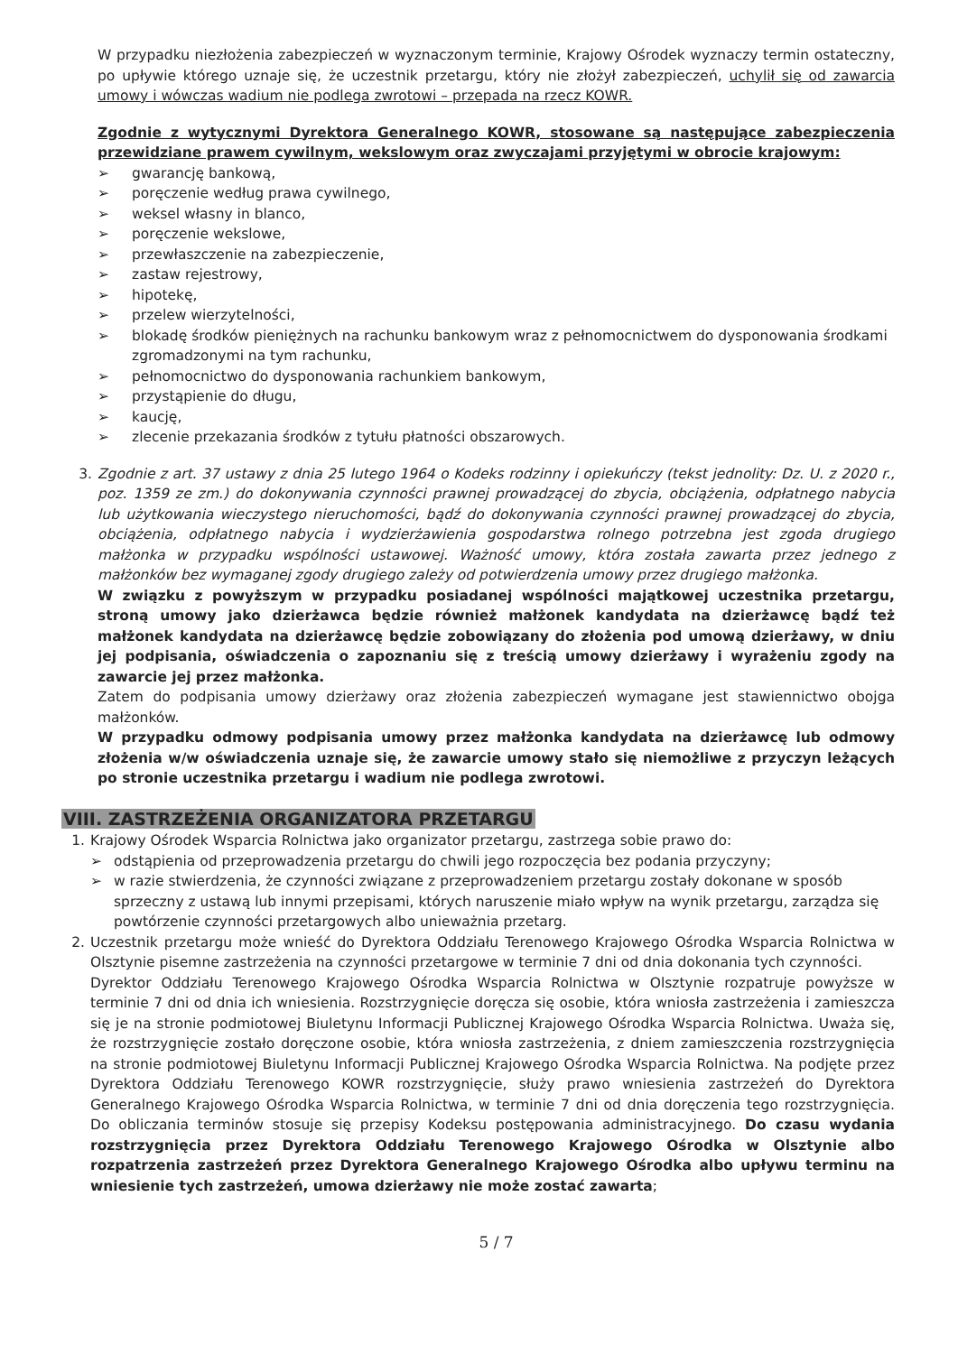W przypadku niezłożenia zabezpieczeń w wyznaczonym terminie, Krajowy Ośrodek wyznaczy termin ostateczny, po upływie którego uznaje się, że uczestnik przetargu, który nie złożył zabezpieczeń, uchylił się od zawarcia umowy i wówczas wadium nie podlega zwrotowi – przepada na rzecz KOWR.
Zgodnie z wytycznymi Dyrektora Generalnego KOWR, stosowane są następujące zabezpieczenia przewidziane prawem cywilnym, wekslowym oraz zwyczajami przyjętymi w obrocie krajowym:
➢ gwarancję bankową,
➢ poręczenie według prawa cywilnego,
➢ weksel własny in blanco,
➢ poręczenie wekslowe,
➢ przewłaszczenie na zabezpieczenie,
➢ zastaw rejestrowy,
➢ hipotekę,
➢ przelew wierzytelności,
➢ blokadę środków pieniężnych na rachunku bankowym wraz z pełnomocnictwem do dysponowania środkami zgromadzonymi na tym rachunku,
➢ pełnomocnictwo do dysponowania rachunkiem bankowym,
➢ przystąpienie do długu,
➢ kaucję,
➢ zlecenie przekazania środków z tytułu płatności obszarowych.
3. Zgodnie z art. 37 ustawy z dnia 25 lutego 1964 o Kodeks rodzinny i opiekuńczy (tekst jednolity: Dz. U. z 2020 r., poz. 1359 ze zm.) do dokonywania czynności prawnej prowadzącej do zbycia, obciążenia, odpłatnego nabycia lub użytkowania wieczystego nieruchomości, bądź do dokonywania czynności prawnej prowadzącej do zbycia, obciążenia, odpłatnego nabycia i wydzierżawienia gospodarstwa rolnego potrzebna jest zgoda drugiego małżonka w przypadku wspólności ustawowej. Ważność umowy, która została zawarta przez jednego z małżonków bez wymaganej zgody drugiego zależy od potwierdzenia umowy przez drugiego małżonka.
W związku z powyższym w przypadku posiadanej wspólności majątkowej uczestnika przetargu, stroną umowy jako dzierżawca będzie również małżonek kandydata na dzierżawcę bądź też małżonek kandydata na dzierżawcę będzie zobowiązany do złożenia pod umową dzierżawy, w dniu jej podpisania, oświadczenia o zapoznaniu się z treścią umowy dzierżawy i wyrażeniu zgody na zawarcie jej przez małżonka.
Zatem do podpisania umowy dzierżawy oraz złożenia zabezpieczeń wymagane jest stawiennictwo obojga małżonków.
W przypadku odmowy podpisania umowy przez małżonka kandydata na dzierżawcę lub odmowy złożenia w/w oświadczenia uznaje się, że zawarcie umowy stało się niemożliwe z przyczyn leżących po stronie uczestnika przetargu i wadium nie podlega zwrotowi.
VIII. ZASTRZEŻENIA ORGANIZATORA PRZETARGU
1. Krajowy Ośrodek Wsparcia Rolnictwa jako organizator przetargu, zastrzega sobie prawo do:
➢ odstąpienia od przeprowadzenia przetargu do chwili jego rozpoczęcia bez podania przyczyny;
➢ w razie stwierdzenia, że czynności związane z przeprowadzeniem przetargu zostały dokonane w sposób sprzeczny z ustawą lub innymi przepisami, których naruszenie miało wpływ na wynik przetargu, zarządza się powtórzenie czynności przetargowych albo unieważnia przetarg.
2. Uczestnik przetargu może wnieść do Dyrektora Oddziału Terenowego Krajowego Ośrodka Wsparcia Rolnictwa w Olsztynie pisemne zastrzeżenia na czynności przetargowe w terminie 7 dni od dnia dokonania tych czynności.
Dyrektor Oddziału Terenowego Krajowego Ośrodka Wsparcia Rolnictwa w Olsztynie rozpatruje powyższe w terminie 7 dni od dnia ich wniesienia. Rozstrzygnięcie doręcza się osobie, która wniosła zastrzeżenia i zamieszcza się je na stronie podmiotowej Biuletynu Informacji Publicznej Krajowego Ośrodka Wsparcia Rolnictwa. Uważa się, że rozstrzygnięcie zostało doręczone osobie, która wniosła zastrzeżenia, z dniem zamieszczenia rozstrzygnięcia na stronie podmiotowej Biuletynu Informacji Publicznej Krajowego Ośrodka Wsparcia Rolnictwa. Na podjęte przez Dyrektora Oddziału Terenowego KOWR rozstrzygnięcie, służy prawo wniesienia zastrzeżeń do Dyrektora Generalnego Krajowego Ośrodka Wsparcia Rolnictwa, w terminie 7 dni od dnia doręczenia tego rozstrzygnięcia. Do obliczania terminów stosuje się przepisy Kodeksu postępowania administracyjnego. Do czasu wydania rozstrzygnięcia przez Dyrektora Oddziału Terenowego Krajowego Ośrodka w Olsztynie albo rozpatrzenia zastrzeżeń przez Dyrektora Generalnego Krajowego Ośrodka albo upływu terminu na wniesienie tych zastrzeżeń, umowa dzierżawy nie może zostać zawarta;
5 / 7